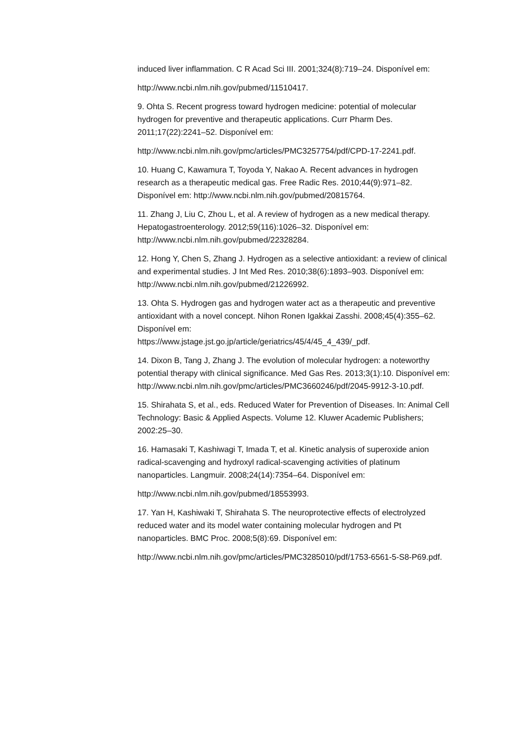induced liver inflammation. C R Acad Sci III. 2001;324(8):719–24. Disponível em:
http://www.ncbi.nlm.nih.gov/pubmed/11510417.
9. Ohta S. Recent progress toward hydrogen medicine: potential of molecular hydrogen for preventive and therapeutic applications. Curr Pharm Des. 2011;17(22):2241–52. Disponível em:
http://www.ncbi.nlm.nih.gov/pmc/articles/PMC3257754/pdf/CPD-17-2241.pdf.
10. Huang C, Kawamura T, Toyoda Y, Nakao A. Recent advances in hydrogen research as a therapeutic medical gas. Free Radic Res. 2010;44(9):971–82. Disponível em: http://www.ncbi.nlm.nih.gov/pubmed/20815764.
11. Zhang J, Liu C, Zhou L, et al. A review of hydrogen as a new medical therapy. Hepatogastroenterology. 2012;59(116):1026–32. Disponível em: http://www.ncbi.nlm.nih.gov/pubmed/22328284.
12. Hong Y, Chen S, Zhang J. Hydrogen as a selective antioxidant: a review of clinical and experimental studies. J Int Med Res. 2010;38(6):1893–903. Disponível em: http://www.ncbi.nlm.nih.gov/pubmed/21226992.
13. Ohta S. Hydrogen gas and hydrogen water act as a therapeutic and preventive antioxidant with a novel concept. Nihon Ronen Igakkai Zasshi. 2008;45(4):355–62. Disponível em:
https://www.jstage.jst.go.jp/article/geriatrics/45/4/45_4_439/_pdf.
14. Dixon B, Tang J, Zhang J. The evolution of molecular hydrogen: a noteworthy potential therapy with clinical significance. Med Gas Res. 2013;3(1):10. Disponível em:
http://www.ncbi.nlm.nih.gov/pmc/articles/PMC3660246/pdf/2045-9912-3-10.pdf.
15. Shirahata S, et al., eds. Reduced Water for Prevention of Diseases. In: Animal Cell Technology: Basic & Applied Aspects. Volume 12. Kluwer Academic Publishers; 2002:25–30.
16. Hamasaki T, Kashiwagi T, Imada T, et al. Kinetic analysis of superoxide anion radical-scavenging and hydroxyl radical-scavenging activities of platinum nanoparticles. Langmuir. 2008;24(14):7354–64. Disponível em:
http://www.ncbi.nlm.nih.gov/pubmed/18553993.
17. Yan H, Kashiwaki T, Shirahata S. The neuroprotective effects of electrolyzed reduced water and its model water containing molecular hydrogen and Pt nanoparticles. BMC Proc. 2008;5(8):69. Disponível em:
http://www.ncbi.nlm.nih.gov/pmc/articles/PMC3285010/pdf/1753-6561-5-S8-P69.pdf.